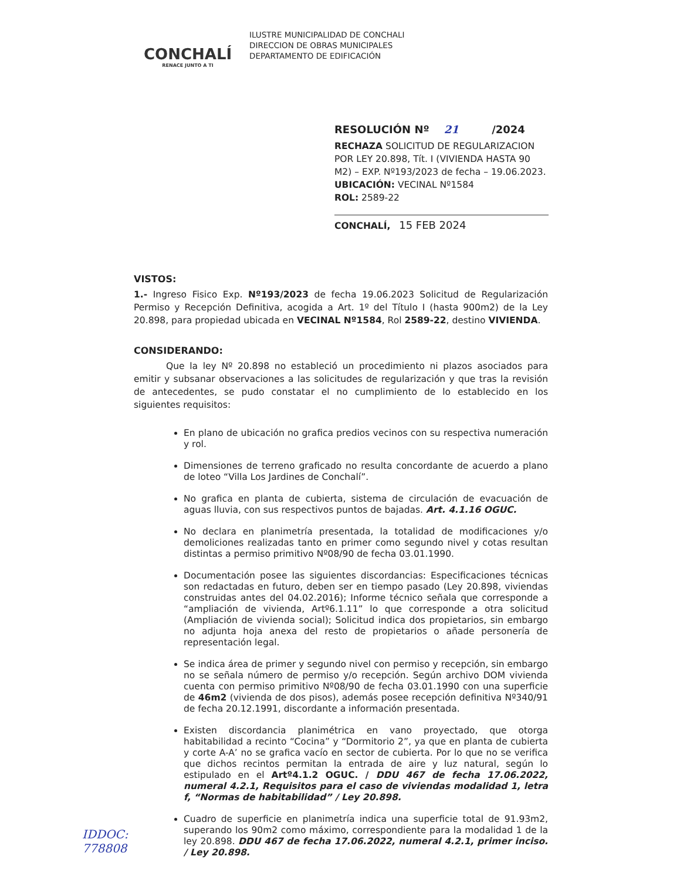CONCHALÍ
RENACE JUNTO A TI
ILUSTRE MUNICIPALIDAD DE CONCHALI
DIRECCION DE OBRAS MUNICIPALES
DEPARTAMENTO DE EDIFICACIÓN
RESOLUCIÓN Nº 21 /2024
RECHAZA SOLICITUD DE REGULARIZACION POR LEY 20.898, Tít. I (VIVIENDA HASTA 90 M2) – EXP. Nº193/2023 de fecha – 19.06.2023.
UBICACIÓN: VECINAL Nº1584
ROL: 2589-22
CONCHALÍ, 15 FEB 2024
VISTOS:
1.- Ingreso Fisico Exp. Nº193/2023 de fecha 19.06.2023 Solicitud de Regularización Permiso y Recepción Definitiva, acogida a Art. 1º del Título I (hasta 900m2) de la Ley 20.898, para propiedad ubicada en VECINAL Nº1584, Rol 2589-22, destino VIVIENDA.
CONSIDERANDO:
Que la ley Nº 20.898 no estableció un procedimiento ni plazos asociados para emitir y subsanar observaciones a las solicitudes de regularización y que tras la revisión de antecedentes, se pudo constatar el no cumplimiento de lo establecido en los siguientes requisitos:
En plano de ubicación no grafica predios vecinos con su respectiva numeración y rol.
Dimensiones de terreno graficado no resulta concordante de acuerdo a plano de loteo “Villa Los Jardines de Conchalí”.
No grafica en planta de cubierta, sistema de circulación de evacuación de aguas lluvia, con sus respectivos puntos de bajadas. Art. 4.1.16 OGUC.
No declara en planimetría presentada, la totalidad de modificaciones y/o demoliciones realizadas tanto en primer como segundo nivel y cotas resultan distintas a permiso primitivo Nº08/90 de fecha 03.01.1990.
Documentación posee las siguientes discordancias: Especificaciones técnicas son redactadas en futuro, deben ser en tiempo pasado (Ley 20.898, viviendas construidas antes del 04.02.2016); Informe técnico señala que corresponde a “ampliación de vivienda, Artº6.1.11” lo que corresponde a otra solicitud (Ampliación de vivienda social); Solicitud indica dos propietarios, sin embargo no adjunta hoja anexa del resto de propietarios o añade personería de representación legal.
Se indica área de primer y segundo nivel con permiso y recepción, sin embargo no se señala número de permiso y/o recepción. Según archivo DOM vivienda cuenta con permiso primitivo Nº08/90 de fecha 03.01.1990 con una superficie de 46m2 (vivienda de dos pisos), además posee recepción definitiva Nº340/91 de fecha 20.12.1991, discordante a información presentada.
Existen discordancia planimétrica en vano proyectado, que otorga habitabilidad a recinto “Cocina” y “Dormitorio 2”, ya que en planta de cubierta y corte A-A’ no se grafica vacío en sector de cubierta. Por lo que no se verifica que dichos recintos permitan la entrada de aire y luz natural, según lo estipulado en el Artº4.1.2 OGUC. / DDU 467 de fecha 17.06.2022, numeral 4.2.1, Requisitos para el caso de viviendas modalidad 1, letra f, “Normas de habitabilidad” / Ley 20.898.
Cuadro de superficie en planimetría indica una superficie total de 91.93m2, superando los 90m2 como máximo, correspondiente para la modalidad 1 de la ley 20.898. DDU 467 de fecha 17.06.2022, numeral 4.2.1, primer inciso. / Ley 20.898.
IDDOC:
778808